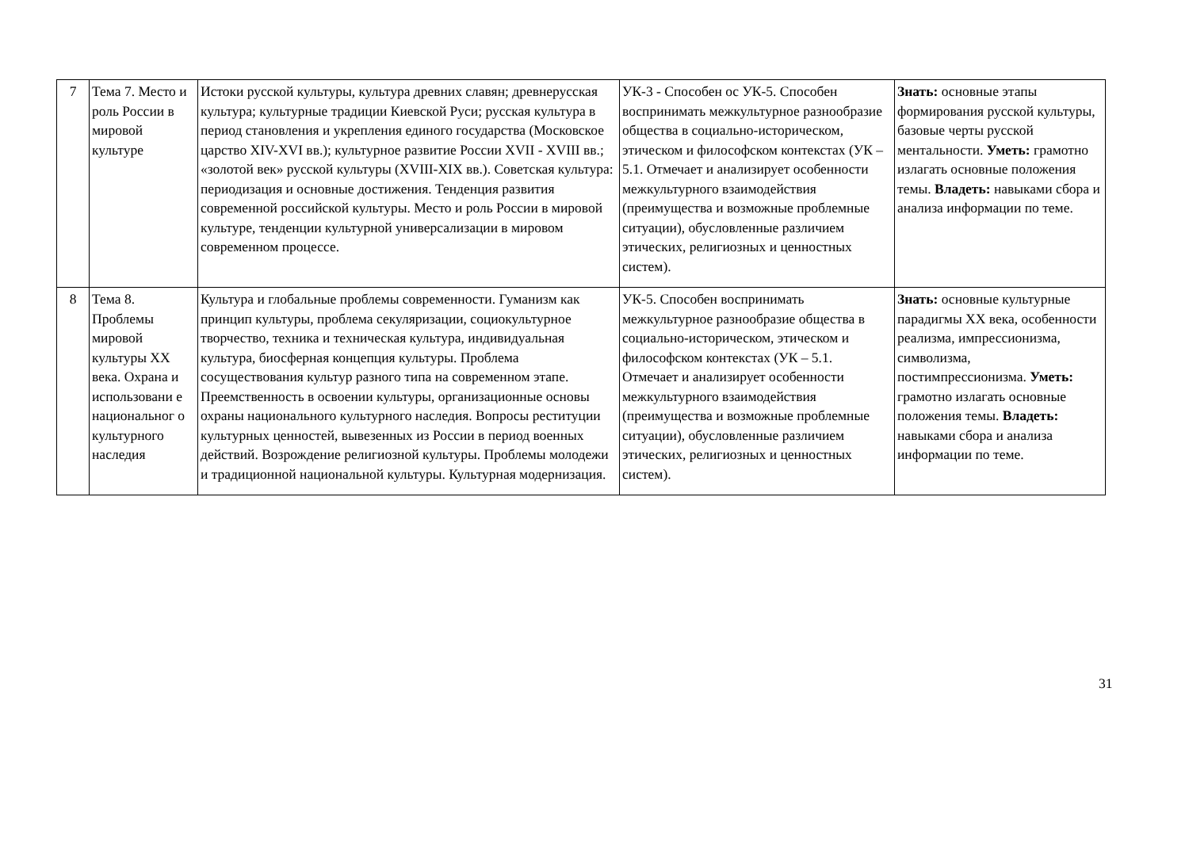| 7 | Тема 7. Место и роль России в мировой культуре | Истоки русской культуры, культура древних славян; древнерусская культура; культурные традиции Киевской Руси; русская культура в период становления и укрепления единого государства (Московское царство XIV-XVI вв.); культурное развитие России XVII - XVIII вв.; «золотой век» русской культуры (XVIII-XIX вв.). Советская культура: периодизация и основные достижения. Тенденция развития современной российской культуры. Место и роль России в мировой культуре, тенденции культурной универсализации в мировом современном процессе. | УК-3 - Способен ос УК-5. Способен воспринимать межкультурное разнообразие общества в социально-историческом, этическом и философском контекстах (УК – 5.1. Отмечает и анализирует особенности межкультурного взаимодействия (преимущества и возможные проблемные ситуации), обусловленные различием этических, религиозных и ценностных систем). | Знать: основные этапы формирования русской культуры, базовые черты русской ментальности. Уметь: грамотно излагать основные положения темы. Владеть: навыками сбора и анализа информации по теме. |
| 8 | Тема 8. Проблемы мировой культуры XX века. Охрана и использовани е национальног о культурного наследия | Культура и глобальные проблемы современности. Гуманизм как принцип культуры, проблема секуляризации, социокультурное творчество, техника и техническая культура, индивидуальная культура, биосферная концепция культуры. Проблема сосуществования культур разного типа на современном этапе. Преемственность в освоении культуры, организационные основы охраны национального культурного наследия. Вопросы реституции культурных ценностей, вывезенных из России в период военных действий. Возрождение религиозной культуры. Проблемы молодежи и традиционной национальной культуры. Культурная модернизация. | УК-5. Способен воспринимать межкультурное разнообразие общества в социально-историческом, этическом и философском контекстах (УК – 5.1. Отмечает и анализирует особенности межкультурного взаимодействия (преимущества и возможные проблемные ситуации), обусловленные различием этических, религиозных и ценностных систем). | Знать: основные культурные парадигмы XX века, особенности реализма, импрессионизма, символизма, постимпрессионизма. Уметь: грамотно излагать основные положения темы. Владеть: навыками сбора и анализа информации по теме. |
31